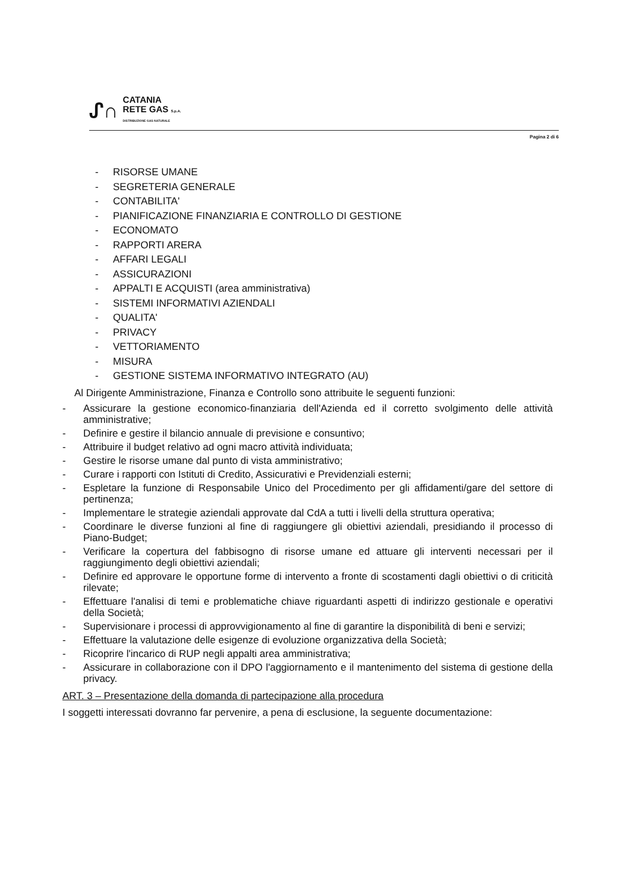ᔑ∩
CATANIA
RETE GAS S.p.A.
DISTRIBUZIONE GAS NATURALE
Pagina 2 di 6
- RISORSE UMANE
- SEGRETERIA GENERALE
- CONTABILITA'
- PIANIFICAZIONE FINANZIARIA E CONTROLLO DI GESTIONE
- ECONOMATO
- RAPPORTI ARERA
- AFFARI LEGALI
- ASSICURAZIONI
- APPALTI E ACQUISTI (area amministrativa)
- SISTEMI INFORMATIVI AZIENDALI
- QUALITA'
- PRIVACY
- VETTORIAMENTO
- MISURA
- GESTIONE SISTEMA INFORMATIVO INTEGRATO (AU)
Al Dirigente Amministrazione, Finanza e Controllo sono attribuite le seguenti funzioni:
- Assicurare la gestione economico-finanziaria dell'Azienda ed il corretto svolgimento delle attività amministrative;
- Definire e gestire il bilancio annuale di previsione e consuntivo;
- Attribuire il budget relativo ad ogni macro attività individuata;
- Gestire le risorse umane dal punto di vista amministrativo;
- Curare i rapporti con Istituti di Credito, Assicurativi e Previdenziali esterni;
- Espletare la funzione di Responsabile Unico del Procedimento per gli affidamenti/gare del settore di pertinenza;
- Implementare le strategie aziendali approvate dal CdA a tutti i livelli della struttura operativa;
- Coordinare le diverse funzioni al fine di raggiungere gli obiettivi aziendali, presidiando il processo di Piano-Budget;
- Verificare la copertura del fabbisogno di risorse umane ed attuare gli interventi necessari per il raggiungimento degli obiettivi aziendali;
- Definire ed approvare le opportune forme di intervento a fronte di scostamenti dagli obiettivi o di criticità rilevate;
- Effettuare l'analisi di temi e problematiche chiave riguardanti aspetti di indirizzo gestionale e operativi della Società;
- Supervisionare i processi di approvvigionamento al fine di garantire la disponibilità di beni e servizi;
- Effettuare la valutazione delle esigenze di evoluzione organizzativa della Società;
- Ricoprire l'incarico di RUP negli appalti area amministrativa;
- Assicurare in collaborazione con il DPO l'aggiornamento e il mantenimento del sistema di gestione della privacy.
ART. 3 – Presentazione della domanda di partecipazione alla procedura
I soggetti interessati dovranno far pervenire, a pena di esclusione, la seguente documentazione: